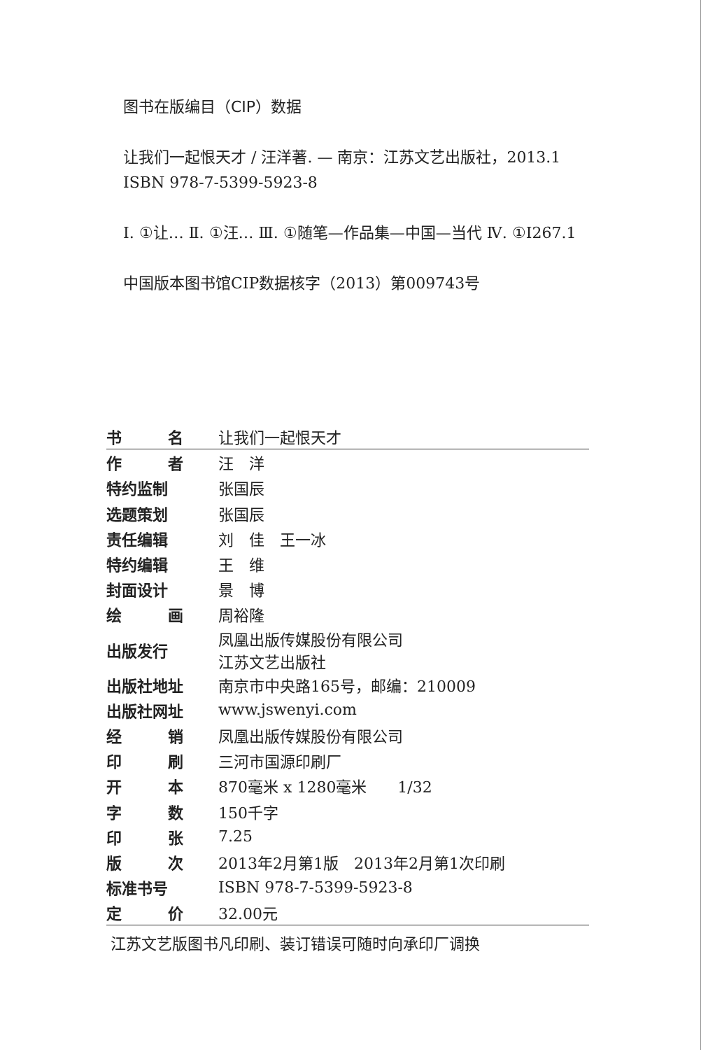图书在版编目（CIP）数据
让我们一起恨天才 / 汪洋著. — 南京：江苏文艺出版社，2013.1
ISBN 978-7-5399-5923-8
Ⅰ. ①让… Ⅱ. ①汪… Ⅲ. ①随笔—作品集—中国—当代 Ⅳ. ①I267.1
中国版本图书馆CIP数据核字（2013）第009743号
| 书 名 | 让我们一起恨天才 |
| 作 者 | 汪 洋 |
| 特约监制 | 张国辰 |
| 选题策划 | 张国辰 |
| 责任编辑 | 刘 佳 王一冰 |
| 特约编辑 | 王 维 |
| 封面设计 | 景 博 |
| 绘 画 | 周裕隆 |
| 出版发行 | 凤凰出版传媒股份有限公司 江苏文艺出版社 |
| 出版社地址 | 南京市中央路165号，邮编：210009 |
| 出版社网址 | www.jswenyi.com |
| 经 销 | 凤凰出版传媒股份有限公司 |
| 印 刷 | 三河市国源印刷厂 |
| 开 本 | 870毫米 x 1280毫米 1/32 |
| 字 数 | 150千字 |
| 印 张 | 7.25 |
| 版 次 | 2013年2月第1版 2013年2月第1次印刷 |
| 标准书号 | ISBN 978-7-5399-5923-8 |
| 定 价 | 32.00元 |
江苏文艺版图书凡印刷、装订错误可随时向承印厂调换